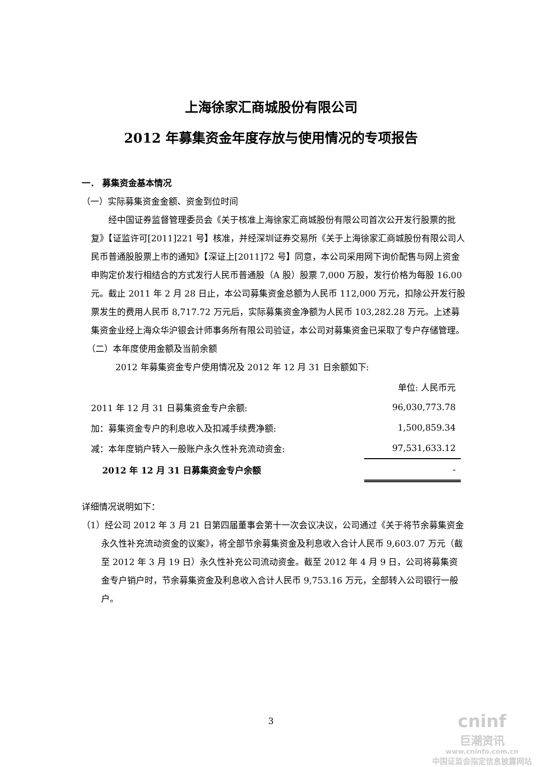上海徐家汇商城股份有限公司
2012 年募集资金年度存放与使用情况的专项报告
一． 募集资金基本情况
（一）实际募集资金金额、资金到位时间
经中国证券监督管理委员会《关于核准上海徐家汇商城股份有限公司首次公开发行股票的批复》【证监许可[2011]221 号】核准，并经深圳证券交易所《关于上海徐家汇商城股份有限公司人民币普通股股票上市的通知》【深证上[2011]72 号】同意，本公司采用网下询价配售与网上资金申购定价发行相结合的方式发行人民币普通股（A 股）股票 7,000 万股，发行价格为每股 16.00 元。截止 2011 年 2 月 28 日止，本公司募集资金总额为人民币 112,000 万元，扣除公开发行股票发生的费用人民币 8,717.72 万元后，实际募集资金净额为人民币 103,282.28 万元。上述募集资金业经上海众华沪银会计师事务所有限公司验证，本公司对募集资金已采取了专户存储管理。
（二）本年度使用金额及当前余额
2012 年募集资金专户使用情况及 2012 年 12 月 31 日余额如下:
| | 单位: 人民币元 |
| 2011 年 12 月 31 日募集资金专户余额: | 96,030,773.78 |
| 加：募集资金专户的利息收入及扣减手续费净额: | 1,500,859.34 |
| 减：本年度销户转入一般账户永久性补充流动资金: | 97,531,633.12 |
| 2012 年 12 月 31 日募集资金专户余额 | - |
详细情况说明如下：
（1）经公司 2012 年 3 月 21 日第四届董事会第十一次会议决议，公司通过《关于将节余募集资金永久性补充流动资金的议案》，将全部节余募集资金及利息收入合计人民币 9,603.07 万元（截至 2012 年 3 月 19 日）永久性补充公司流动资金。截至 2012 年 4 月 9 日，公司将募集资金专户销户时，节余募集资金及利息收入合计人民币 9,753.16 万元，全部转入公司银行一般户。
3
cninf
巨潮资讯
www.cninfo.com.cn
中国证监会指定信息披露网站